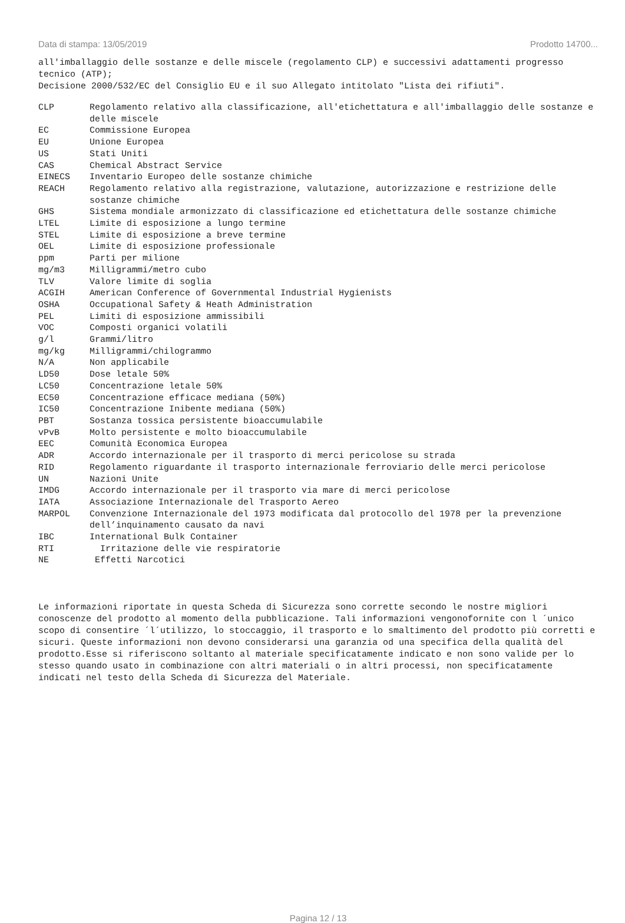Data di stampa: 13/05/2019 Prodotto 14700...
all'imballaggio delle sostanze e delle miscele (regolamento CLP) e successivi adattamenti progresso tecnico (ATP);
Decisione 2000/532/EC del Consiglio EU e il suo Allegato intitolato "Lista dei rifiuti".
| CLP | Regolamento relativo alla classificazione, all'etichettatura e all'imballaggio delle sostanze e delle miscele |
| EC | Commissione Europea |
| EU | Unione Europea |
| US | Stati Uniti |
| CAS | Chemical Abstract Service |
| EINECS | Inventario Europeo delle sostanze chimiche |
| REACH | Regolamento relativo alla registrazione, valutazione, autorizzazione e restrizione delle sostanze chimiche |
| GHS | Sistema mondiale armonizzato di classificazione ed etichettatura delle sostanze chimiche |
| LTEL | Limite di esposizione a lungo termine |
| STEL | Limite di esposizione a breve termine |
| OEL | Limite di esposizione professionale |
| ppm | Parti per milione |
| mg/m3 | Milligrammi/metro cubo |
| TLV | Valore limite di soglia |
| ACGIH | American Conference of Governmental Industrial Hygienists |
| OSHA | Occupational Safety & Heath Administration |
| PEL | Limiti di esposizione ammissibili |
| VOC | Composti organici volatili |
| g/l | Grammi/litro |
| mg/kg | Milligrammi/chilogrammo |
| N/A | Non applicabile |
| LD50 | Dose letale 50% |
| LC50 | Concentrazione letale 50% |
| EC50 | Concentrazione efficace mediana (50%) |
| IC50 | Concentrazione Inibente mediana (50%) |
| PBT | Sostanza tossica persistente bioaccumulabile |
| vPvB | Molto persistente e molto bioaccumulabile |
| EEC | Comunità Economica Europea |
| ADR | Accordo internazionale per il trasporto di merci pericolose su strada |
| RID | Regolamento riguardante il trasporto internazionale ferroviario delle merci pericolose |
| UN | Nazioni Unite |
| IMDG | Accordo internazionale per il trasporto via mare di merci pericolose |
| IATA | Associazione Internazionale del Trasporto Aereo |
| MARPOL | Convenzione Internazionale del 1973 modificata dal protocollo del 1978 per la prevenzione dell’inquinamento causato da navi |
| IBC | International Bulk Container |
| RTI | Irritazione delle vie respiratorie |
| NE | Effetti Narcotici |
Le informazioni riportate in questa Scheda di Sicurezza sono corrette secondo le nostre migliori conoscenze del prodotto al momento della pubblicazione. Tali informazioni vengonofornite con l ´unico scopo di consentire ´l´utilizzo, lo stoccaggio, il trasporto e lo smaltimento del prodotto più corretti e sicuri. Queste informazioni non devono considerarsi una garanzia od una specifica della qualità del prodotto.Esse si riferiscono soltanto al materiale specificatamente indicato e non sono valide per lo stesso quando usato in combinazione con altri materiali o in altri processi, non specificatamente indicati nel testo della Scheda di Sicurezza del Materiale.
Pagina 12 / 13